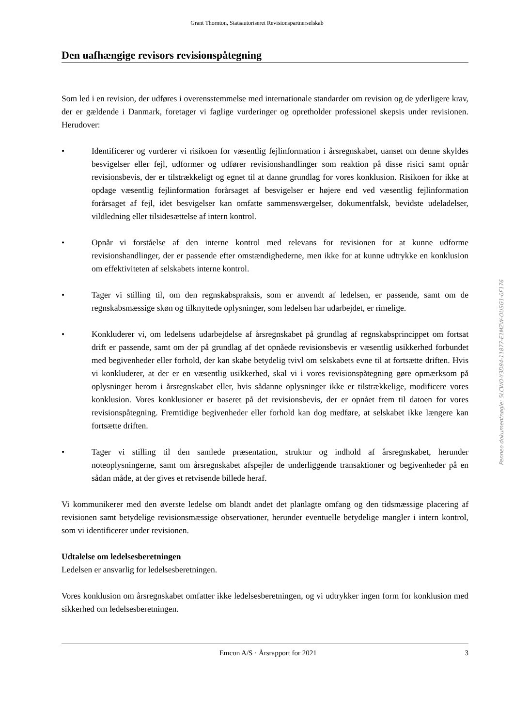Grant Thornton, Statsautoriseret Revisionspartnerselskab
Den uafhængige revisors revisionspåtegning
Som led i en revision, der udføres i overensstemmelse med internationale standarder om revision og de yderligere krav, der er gældende i Danmark, foretager vi faglige vurderinger og opretholder professionel skepsis under revisionen. Herudover:
• Identificerer og vurderer vi risikoen for væsentlig fejlinformation i årsregnskabet, uanset om denne skyldes besvigelser eller fejl, udformer og udfører revisionshandlinger som reaktion på disse risici samt opnår revisionsbevis, der er tilstrækkeligt og egnet til at danne grundlag for vores konklusion. Risikoen for ikke at opdage væsentlig fejlinformation forårsaget af besvigelser er højere end ved væsentlig fejlinformation forårsaget af fejl, idet besvigelser kan omfatte sammensværgelser, dokumentfalsk, bevidste udeladelser, vildledning eller tilsidesættelse af intern kontrol.
• Opnår vi forståelse af den interne kontrol med relevans for revisionen for at kunne udforme revisionshandlinger, der er passende efter omstændighederne, men ikke for at kunne udtrykke en konklusion om effektiviteten af selskabets interne kontrol.
• Tager vi stilling til, om den regnskabspraksis, som er anvendt af ledelsen, er passende, samt om de regnskabsmæssige skøn og tilknyttede oplysninger, som ledelsen har udarbejdet, er rimelige.
• Konkluderer vi, om ledelsens udarbejdelse af årsregnskabet på grundlag af regnskabsprincippet om fortsat drift er passende, samt om der på grundlag af det opnåede revisionsbevis er væsentlig usikkerhed forbundet med begivenheder eller forhold, der kan skabe betydelig tvivl om selskabets evne til at fortsætte driften. Hvis vi konkluderer, at der er en væsentlig usikkerhed, skal vi i vores revisionspåtegning gøre opmærksom på oplysninger herom i årsregnskabet eller, hvis sådanne oplysninger ikke er tilstrækkelige, modificere vores konklusion. Vores konklusioner er baseret på det revisionsbevis, der er opnået frem til datoen for vores revisionspåtegning. Fremtidige begivenheder eller forhold kan dog medføre, at selskabet ikke længere kan fortsætte driften.
• Tager vi stilling til den samlede præsentation, struktur og indhold af årsregnskabet, herunder noteoplysningerne, samt om årsregnskabet afspejler de underliggende transaktioner og begivenheder på en sådan måde, at der gives et retvisende billede heraf.
Vi kommunikerer med den øverste ledelse om blandt andet det planlagte omfang og den tidsmæssige placering af revisionen samt betydelige revisionsmæssige observationer, herunder eventuelle betydelige mangler i intern kontrol, som vi identificerer under revisionen.
Udtalelse om ledelsesberetningen
Ledelsen er ansvarlig for ledelsesberetningen.
Vores konklusion om årsregnskabet omfatter ikke ledelsesberetningen, og vi udtrykker ingen form for konklusion med sikkerhed om ledelsesberetningen.
Penneo dokumentnøgle: 5LCWO-Y3D84-11877-E1MZW-OUSG1-0F176
Emcon A/S · Årsrapport for 2021 3